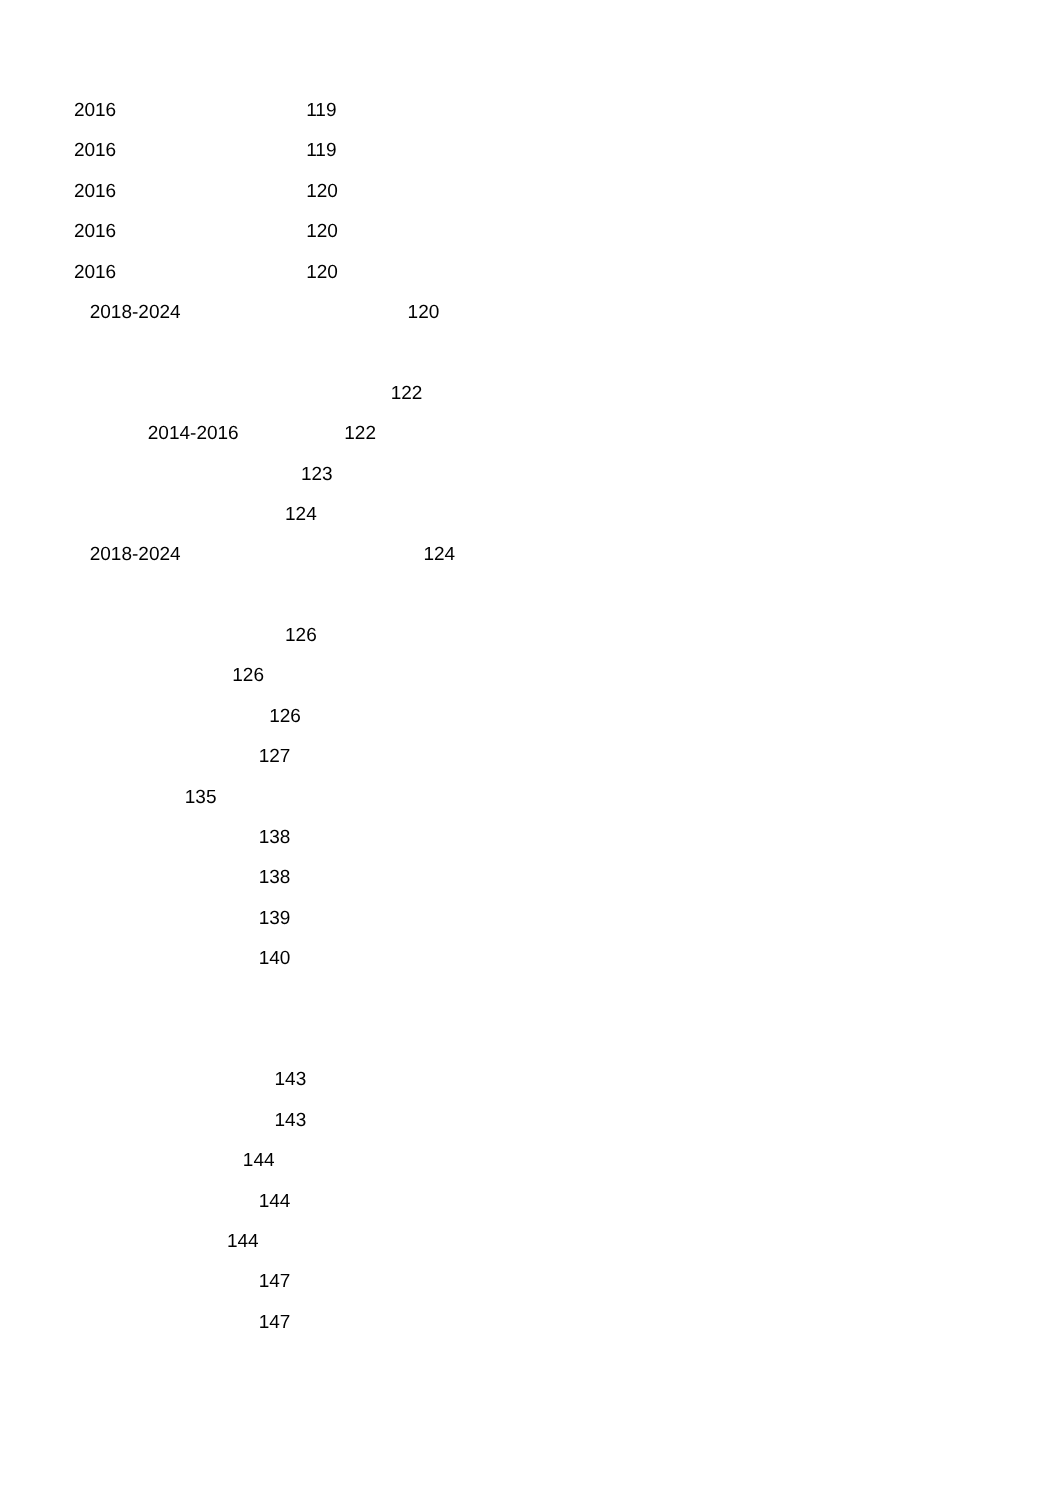2016 119
2016 119
2016 120
2016 120
2016 120
2018-2024 120
122
2014-2016 122
123
124
2018-2024 124
126
126
126
127
135
138
138
139
140
143
143
144
144
144
147
147